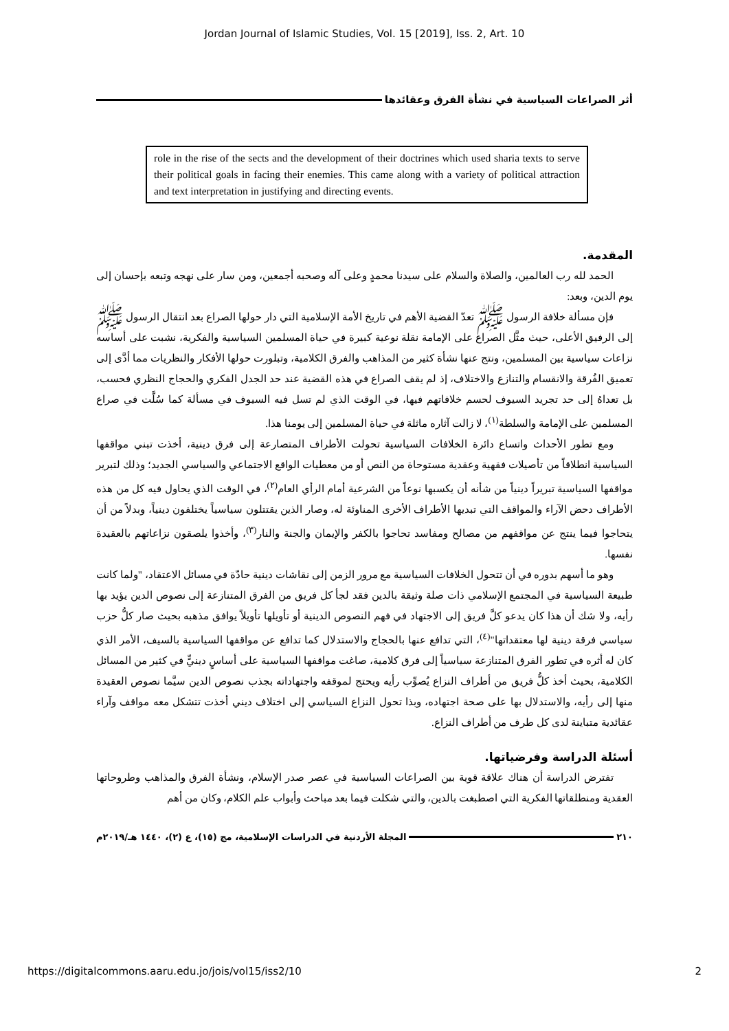Jordan Journal of Islamic Studies, Vol. 15 [2019], Iss. 2, Art. 10
أثر الصراعات السياسية في نشأة الفرق وعقائدها
role in the rise of the sects and the development of their doctrines which used sharia texts to serve their political goals in facing their enemies. This came along with a variety of political attraction and text interpretation in justifying and directing events.
المقدمة.
الحمد لله رب العالمين، والصلاة والسلام على سيدنا محمدٍ وعلى آله وصحبه أجمعين، ومن سار على نهجه وتبعه بإحسان إلى يوم الدين، وبعد:
فإن مسألة خلافة الرسول ﷺ تعدّ القضية الأهم في تاريخ الأمة الإسلامية التي دار حولها الصراع بعد انتقال الرسول ﷺ إلى الرفيق الأعلى، حيث مثَّل الصراع على الإمامة نقلة نوعية كبيرة في حياة المسلمين السياسية والفكرية، نشبت على أساسه نزاعات سياسية بين المسلمين، ونتج عنها نشأة كثير من المذاهب والفرق الكلامية، وتبلورت حولها الأفكار والنظريات مما أدَّى إلى تعميق الفُرقة والانقسام والتنازع والاختلاف، إذ لم يقف الصراع في هذه القضية عند حد الجدل الفكري والحجاج النظري فحسب، بل تعداهُ إلى حد تجريد السيوف لحسم خلافاتهم فيها، في الوقت الذي لم تسل فيه السيوف في مسألة كما سُلَّت في صراع المسلمين على الإمامة والسلطة<sup>(١)</sup>، لا زالت آثاره ماثلة في حياة المسلمين إلى يومنا هذا.
ومع تطور الأحداث واتساع دائرة الخلافات السياسية تحولت الأطراف المتصارعة إلى فرق دينية، أخذت تبني مواقفها السياسية انطلاقاً من تأصيلات فقهية وعقدية مستوحاة من النص أو من معطيات الواقع الاجتماعي والسياسي الجديد؛ وذلك لتبرير مواقفها السياسية تبريراً دينياً من شأنه أن يكسبها نوعاً من الشرعية أمام الرأي العام<sup>(٢)</sup>، في الوقت الذي يحاول فيه كل من هذه الأطراف دحض الآراء والمواقف التي تبديها الأطراف الأخرى المناوئة له، وصار الذين يقتتلون سياسياً يختلفون دينياً، وبدلاً من أن يتحاجوا فيما ينتج عن مواقفهم من مصالح ومفاسد تحاجوا بالكفر والإيمان والجنة والنار<sup>(٣)</sup>، وأخذوا يلصقون نزاعاتهم بالعقيدة نفسها.
وهو ما أسهم بدوره في أن تتحول الخلافات السياسية مع مرور الزمن إلى نقاشات دينية حادّة في مسائل الاعتقاد، "ولما كانت طبيعة السياسية في المجتمع الإسلامي ذات صلة وثيقة بالدين فقد لجأ كل فريق من الفرق المتنازعة إلى نصوص الدين يؤيد بها رأيه، ولا شك أن هذا كان يدعو كلَّ فريق إلى الاجتهاد في فهم النصوص الدينية أو تأويلها تأويلاً يوافق مذهبه بحيث صار كلُّ حزب سياسي فرقة دينية لها معتقداتها"<sup>(٤)</sup>، التي تدافع عنها بالحجاج والاستدلال كما تدافع عن مواقفها السياسية بالسيف، الأمر الذي كان له أثره في تطور الفرق المتنازعة سياسياً إلى فرق كلامية، صاغت مواقفها السياسية على أساسٍ دينيٍّ في كثير من المسائل الكلامية، بحيث أخذ كلُّ فريق من أطراف النزاع يُصوِّب رأيه ويحتج لموقفه واجتهاداته بجذب نصوص الدين سيَّما نصوص العقيدة منها إلى رأيه، والاستدلال بها على صحة اجتهاده، وبذا تحول النزاع السياسي إلى اختلاف ديني أخذت تتشكل معه مواقف وآراء عقائدية متباينة لدى كل طرف من أطراف النزاع.
أسئلة الدراسة وفرضياتها.
تفترض الدراسة أن هناك علاقة قوية بين الصراعات السياسية في عصر صدر الإسلام، ونشأة الفرق والمذاهب وطروحاتها العقدية ومنطلقاتها الفكرية التي اصطبغت بالدين، والتي شكلت فيما بعد مباحث وأبواب علم الكلام، وكان من أهم
٢١٠ المجلة الأردنية في الدراسات الإسلامية، مج (١٥)، ع (٢)، ١٤٤٠ هـ/٢٠١٩م
https://digitalcommons.aaru.edu.jo/jois/vol15/iss2/10 2